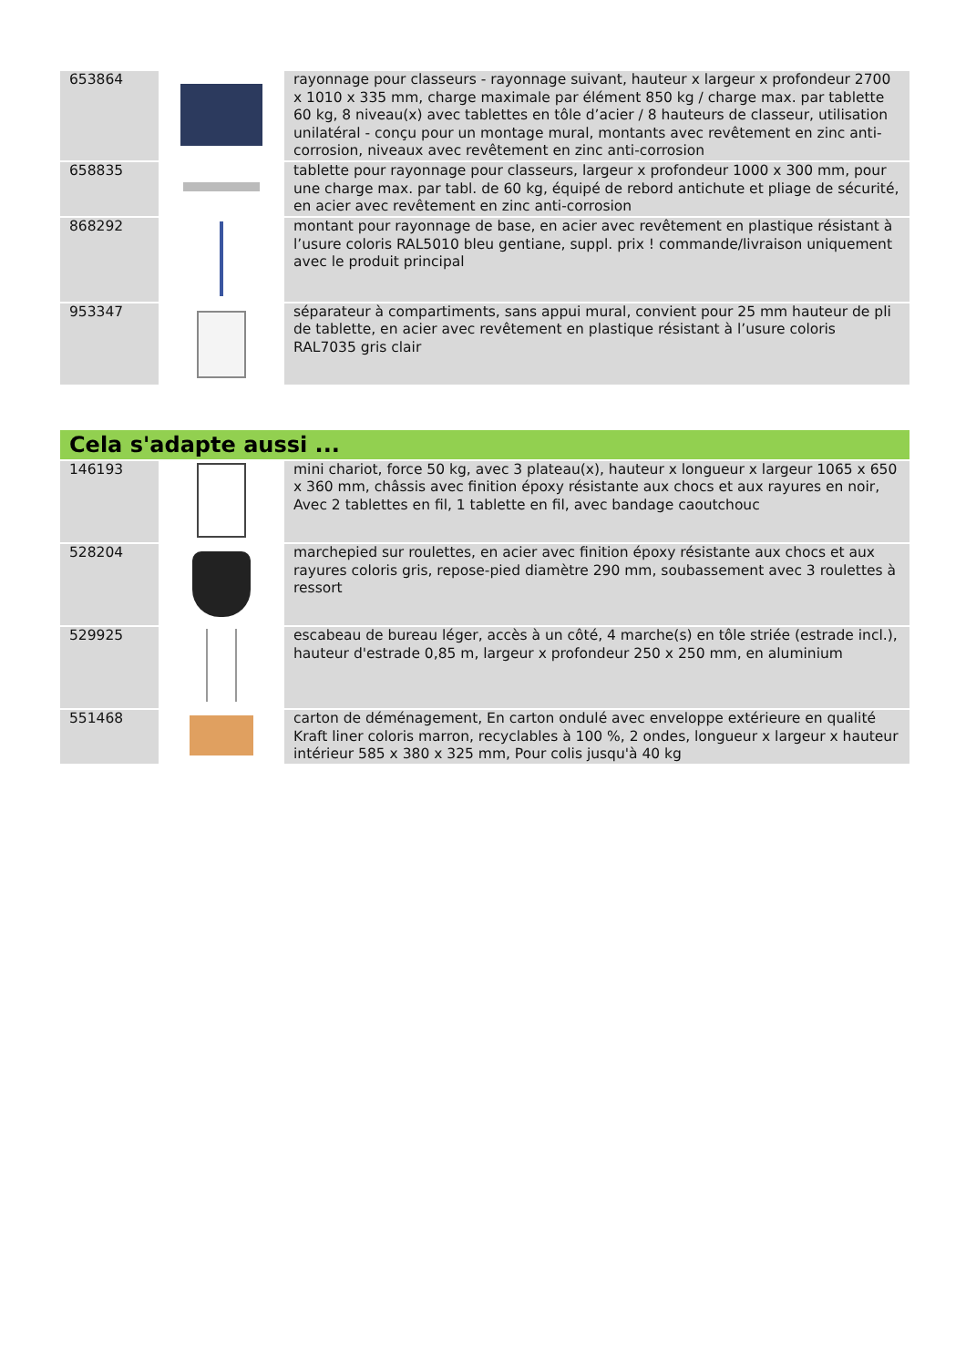| 653864 | | rayonnage pour classeurs - rayonnage suivant, hauteur x largeur x profondeur 2700 x 1010 x 335 mm, charge maximale par élément 850 kg / charge max. par tablette 60 kg, 8 niveau(x) avec tablettes en tôle d’acier / 8 hauteurs de classeur, utilisation unilatéral - conçu pour un montage mural, montants avec revêtement en zinc anti-corrosion, niveaux avec revêtement en zinc anti-corrosion |
| 658835 | | tablette pour rayonnage pour classeurs, largeur x profondeur 1000 x 300 mm, pour une charge max. par tabl. de 60 kg, équipé de rebord antichute et pliage de sécurité, en acier avec revêtement en zinc anti-corrosion |
| 868292 | | montant pour rayonnage de base, en acier avec revêtement en plastique résistant à l’usure coloris RAL5010 bleu gentiane, suppl. prix ! commande/livraison uniquement avec le produit principal |
| 953347 | | séparateur à compartiments, sans appui mural, convient pour 25 mm hauteur de pli de tablette, en acier avec revêtement en plastique résistant à l’usure coloris RAL7035 gris clair |
Cela s'adapte aussi ...
| 146193 | | mini chariot, force 50 kg, avec 3 plateau(x), hauteur x longueur x largeur 1065 x 650 x 360 mm, châssis avec finition époxy résistante aux chocs et aux rayures en noir, Avec 2 tablettes en fil, 1 tablette en fil, avec bandage caoutchouc |
| 528204 | | marchepied sur roulettes, en acier avec finition époxy résistante aux chocs et aux rayures coloris gris, repose-pied diamètre 290 mm, soubassement avec 3 roulettes à ressort |
| 529925 | | escabeau de bureau léger, accès à un côté, 4 marche(s) en tôle striée (estrade incl.), hauteur d'estrade 0,85 m, largeur x profondeur 250 x 250 mm, en aluminium |
| 551468 | | carton de déménagement, En carton ondulé avec enveloppe extérieure en qualité Kraft liner coloris marron, recyclables à 100 %, 2 ondes, longueur x largeur x hauteur intérieur 585 x 380 x 325 mm, Pour colis jusqu'à 40 kg |